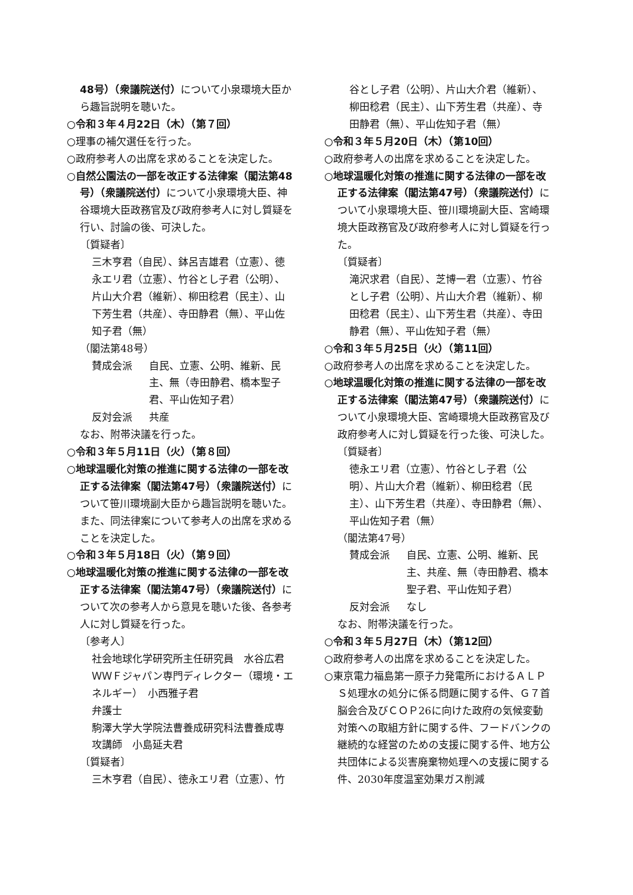48号）（衆議院送付）について小泉環境大臣から趣旨説明を聴いた。
○令和３年４月22日（木）（第７回）
○理事の補欠選任を行った。
○政府参考人の出席を求めることを決定した。
○自然公園法の一部を改正する法律案（閣法第48号）（衆議院送付）について小泉環境大臣、神谷環境大臣政務官及び政府参考人に対し質疑を行い、討論の後、可決した。
〔質疑者〕
三木亨君（自民）、鉢呂吉雄君（立憲）、徳永エリ君（立憲）、竹谷とし子君（公明）、片山大介君（維新）、柳田稔君（民主）、山下芳生君（共産）、寺田静君（無）、平山佐知子君（無）
（閣法第48号）
賛成会派 自民、立憲、公明、維新、民主、無（寺田静君、橋本聖子君、平山佐知子君）
反対会派 共産
なお、附帯決議を行った。
○令和３年５月11日（火）（第８回）
○地球温暖化対策の推進に関する法律の一部を改正する法律案（閣法第47号）（衆議院送付）について笹川環境副大臣から趣旨説明を聴いた。
また、同法律案について参考人の出席を求めることを決定した。
○令和３年５月18日（火）（第９回）
○地球温暖化対策の推進に関する法律の一部を改正する法律案（閣法第47号）（衆議院送付）について次の参考人から意見を聴いた後、各参考人に対し質疑を行った。
〔参考人〕
社会地球化学研究所主任研究員　水谷広君
ＷＷＦジャパン専門ディレクター（環境・エネルギー）　小西雅子君
弁護士
駒澤大学大学院法曹養成研究科法曹養成専攻講師　小島延夫君
〔質疑者〕
三木亨君（自民）、徳永エリ君（立憲）、竹
谷とし子君（公明）、片山大介君（維新）、柳田稔君（民主）、山下芳生君（共産）、寺田静君（無）、平山佐知子君（無）
○令和３年５月20日（木）（第10回）
○政府参考人の出席を求めることを決定した。
○地球温暖化対策の推進に関する法律の一部を改正する法律案（閣法第47号）（衆議院送付）について小泉環境大臣、笹川環境副大臣、宮崎環境大臣政務官及び政府参考人に対し質疑を行った。
〔質疑者〕
滝沢求君（自民）、芝博一君（立憲）、竹谷とし子君（公明）、片山大介君（維新）、柳田稔君（民主）、山下芳生君（共産）、寺田静君（無）、平山佐知子君（無）
○令和３年５月25日（火）（第11回）
○政府参考人の出席を求めることを決定した。
○地球温暖化対策の推進に関する法律の一部を改正する法律案（閣法第47号）（衆議院送付）について小泉環境大臣、宮崎環境大臣政務官及び政府参考人に対し質疑を行った後、可決した。
〔質疑者〕
徳永エリ君（立憲）、竹谷とし子君（公明）、片山大介君（維新）、柳田稔君（民主）、山下芳生君（共産）、寺田静君（無）、平山佐知子君（無）
（閣法第47号）
賛成会派 自民、立憲、公明、維新、民主、共産、無（寺田静君、橋本聖子君、平山佐知子君）
反対会派 なし
なお、附帯決議を行った。
○令和３年５月27日（木）（第12回）
○政府参考人の出席を求めることを決定した。
○東京電力福島第一原子力発電所におけるＡＬＰＳ処理水の処分に係る問題に関する件、Ｇ７首脳会合及びＣＯＰ26に向けた政府の気候変動対策への取組方針に関する件、フードバンクの継続的な経営のための支援に関する件、地方公共団体による災害廃棄物処理への支援に関する件、2030年度温室効果ガス削減